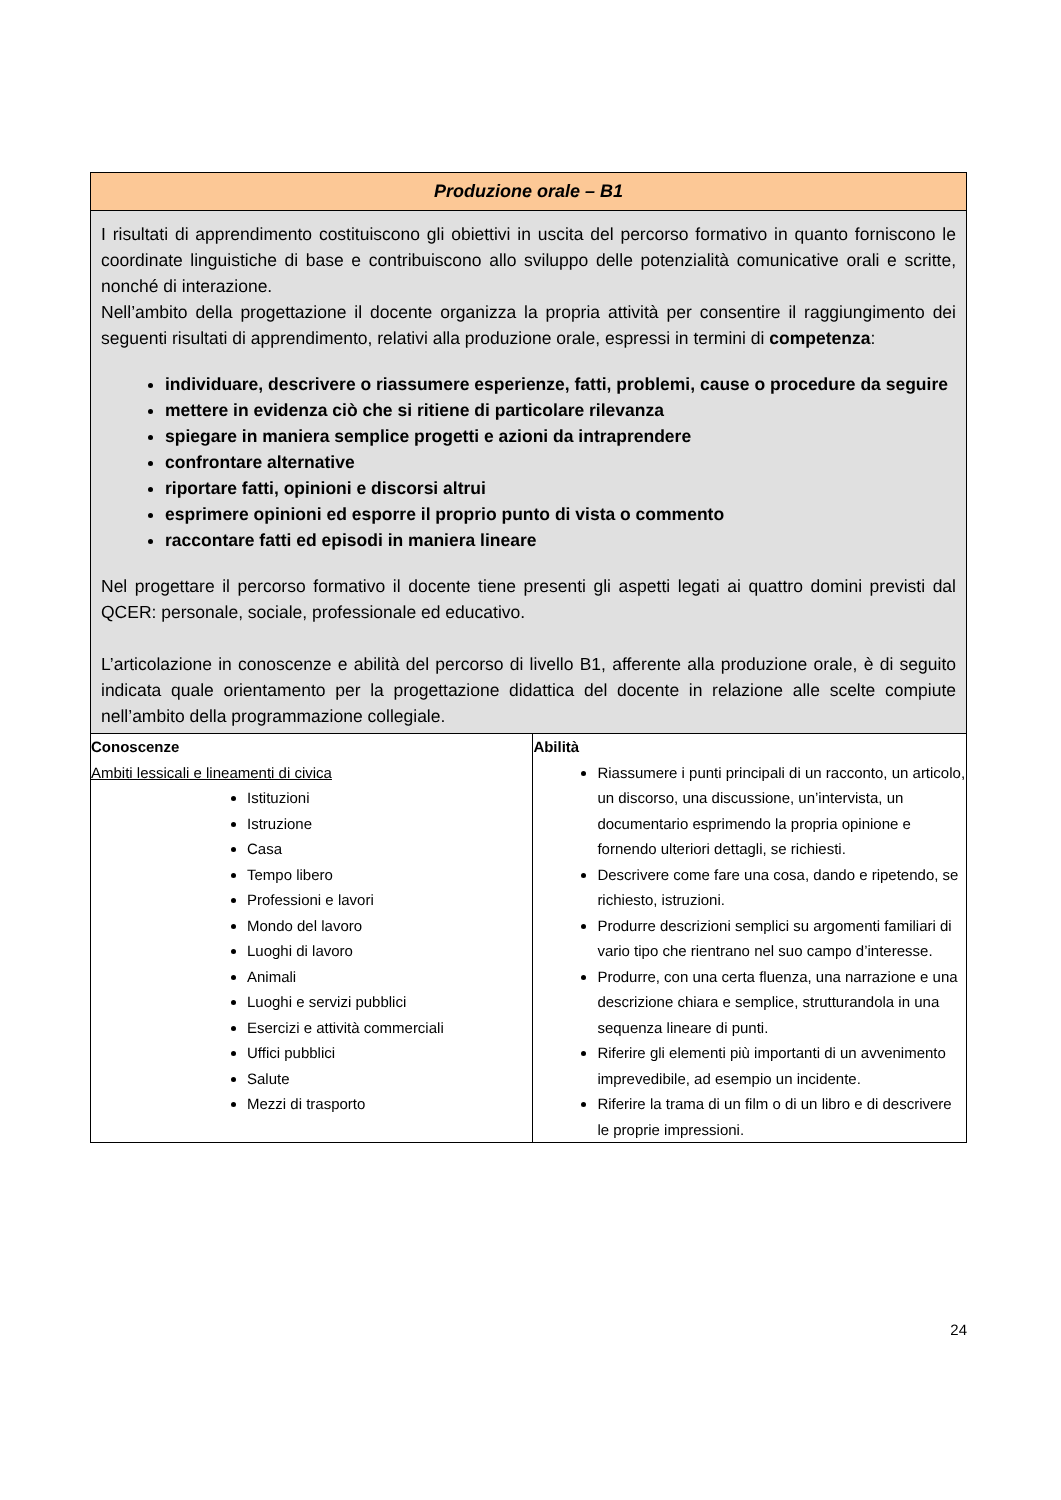| Produzione orale – B1 | |
| --- | --- |
| I risultati di apprendimento costituiscono gli obiettivi in uscita del percorso formativo in quanto forniscono le coordinate linguistiche di base e contribuiscono allo sviluppo delle potenzialità comunicative orali e scritte, nonché di interazione. Nell’ambito della progettazione il docente organizza la propria attività per consentire il raggiungimento dei seguenti risultati di apprendimento, relativi alla produzione orale, espressi in termini di competenza : individuare, descrivere o riassumere esperienze, fatti, problemi, cause o procedure da seguire mettere in evidenza ciò che si ritiene di particolare rilevanza spiegare in maniera semplice progetti e azioni da intraprendere confrontare alternative riportare fatti, opinioni e discorsi altrui esprimere opinioni ed esporre il proprio punto di vista o commento raccontare fatti ed episodi in maniera lineare Nel progettare il percorso formativo il docente tiene presenti gli aspetti legati ai quattro domini previsti dal QCER: personale, sociale, professionale ed educativo. L’articolazione in conoscenze e abilità del percorso di livello B1, afferente alla produzione orale, è di seguito indicata quale orientamento per la progettazione didattica del docente in relazione alle scelte compiute nell’ambito della programmazione collegiale. | |
| Conoscenze Ambiti lessicali e lineamenti di civica Istituzioni Istruzione Casa Tempo libero Professioni e lavori Mondo del lavoro Luoghi di lavoro Animali Luoghi e servizi pubblici Esercizi e attività commerciali Uffici pubblici Salute Mezzi di trasporto | Abilità Riassumere i punti principali di un racconto, un articolo, un discorso, una discussione, un’intervista, un documentario esprimendo la propria opinione e fornendo ulteriori dettagli, se richiesti. Descrivere come fare una cosa, dando e ripetendo, se richiesto, istruzioni. Produrre descrizioni semplici su argomenti familiari di vario tipo che rientrano nel suo campo d’interesse. Produrre, con una certa fluenza, una narrazione e una descrizione chiara e semplice, strutturandola in una sequenza lineare di punti. Riferire gli elementi più importanti di un avvenimento imprevedibile, ad esempio un incidente. Riferire la trama di un film o di un libro e di descrivere le proprie impressioni. |
24